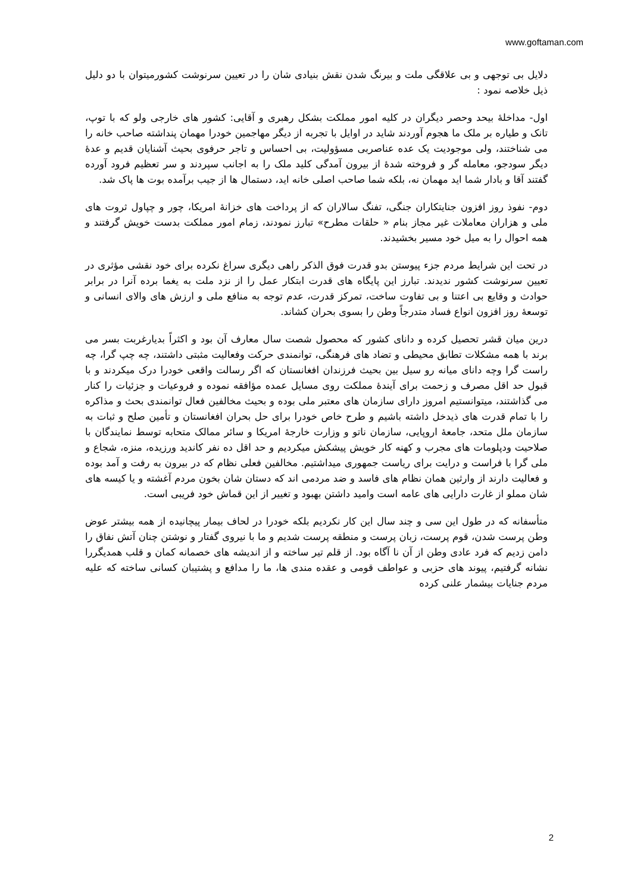www.goftaman.com
دلایل بی توجهی و بی علاقگی ملت و بیرنگ شدن نقش بنیادی شان را در تعیین سرنوشت کشورمیتوان با دو دلیل ذیل خلاصه نمود :
اول- مداخلهٔ بیحد وحصر دیگران در کلیه امور مملکت بشکل رهبری و آقایی: کشور های خارجی ولو که با توپ، تانک و طیاره بر ملک ما هجوم آوردند شاید در اوایل با تجربه از دیگر مهاجمین خودرا مهمان پنداشته صاحب خانه را می شناختند، ولی موجودیت یک عده عناصربی مسؤولیت، بی احساس و تاجر حرفوی بحیث آشنایان قدیم و عدهٔ دیگر سودجو، معامله گر و فروخته شدهٔ از بیرون آمدگی کلید ملک را به اجانب سپردند و سر تعظیم فرود آورده گفتند آقا و بادار شما اید مهمان نه، بلکه شما صاحب اصلی خانه اید، دستمال ها از جیب برآمده بوت ها پاک شد.
دوم- نفوذ روز افزون جنایتکاران جنگی، تفنگ سالاران که از پرداخت های خزانهٔ امریکا، چور و چپاول ثروت های ملی و هزاران معاملات غیر مجاز بنام « حلقات مطرح» تبارز نمودند، زمام امور مملکت بدست خویش گرفتند و همه احوال را به میل خود مسیر بخشیدند.
در تحت این شرایط مردم جزء پیوستن بدو قدرت فوق الذکر راهی دیگری سراغ نکرده برای خود نقشی مؤثری در تعیین سرنوشت کشور ندیدند. تبارز این پایگاه های قدرت ابتکار عمل را از نزد ملت به یغما برده آنرا در برابر حوادث و وقایع بی اعتنا و بی تفاوت ساخت، تمرکز قدرت، عدم توجه به منافع ملی و ارزش های والای انسانی و توسعهٔ روز افزون انواع فساد متدرجاً وطن را بسوی بحران کشاند.
درین میان قشر تحصیل کرده و دانای کشور که محصول شصت سال معارف آن بود و اکثراً بدیارغربت بسر می برند با همه مشکلات تطابق محیطی و تضاد های فرهنگی، توانمندی حرکت وفعالیت مثبتی داشتند، چه چپ گرا، چه راست گرا وچه دانای میانه رو سیل بین بحیث فرزندان افغانستان که اگر رسالت واقعی خودرا درک میکردند و با قبول حد اقل مصرف و زحمت برای آیندهٔ مملکت روی مسایل عمده مؤافقه نموده و فروعیات و جزئیات را کنار می گذاشتند، میتوانستیم امروز دارای سازمان های معتبر ملی بوده و بحیث مخالفین فعال توانمندی بحث و مذاکره را با تمام قدرت های ذیدخل داشته باشیم و طرح خاص خودرا برای حل بحران افغانستان و تأمین صلح و ثبات به سازمان ملل متحد، جامعهٔ اروپایی، سازمان ناتو و وزارت خارجهٔ امریکا و سائر ممالک متحابه توسط نمایندگان با صلاحیت ودپلومات های مجرب و کهنه کار خویش پیشکش میکردیم و حد اقل ده نفر کاندید ورزیده، منزه، شجاع و ملی گرا با فراست و درایت برای ریاست جمهوری میداشتیم. مخالفین فعلی نظام که در بیرون به رفت و آمد بوده و فعالیت دارند از وارثین همان نظام های فاسد و ضد مردمی اند که دستان شان بخون مردم آغشته و یا کیسه های شان مملو از غارت دارایی های عامه است وامید داشتن بهبود و تغییر از این قماش خود فریبی است.
متأسفانه که در طول این سی و چند سال این کار نکردیم بلکه خودرا در لحاف بیمار پیچانیده از همه بیشتر عوض وطن پرست شدن، قوم پرست، زبان پرست و منطقه پرست شدیم و ما با نیروی گفتار و نوشتن چنان آتش نفاق را دامن زدیم که فرد عادی وطن از آن نا آگاه بود. از قلم تیر ساخته و از اندیشه های خصمانه کمان و قلب همدیگررا نشانه گرفتیم، پیوند های حزبی و عواطف قومی و عقده مندی ها، ما را مدافع و پشتیبان کسانی ساخته که علیه مردم جنایات بیشمار علنی کرده
2